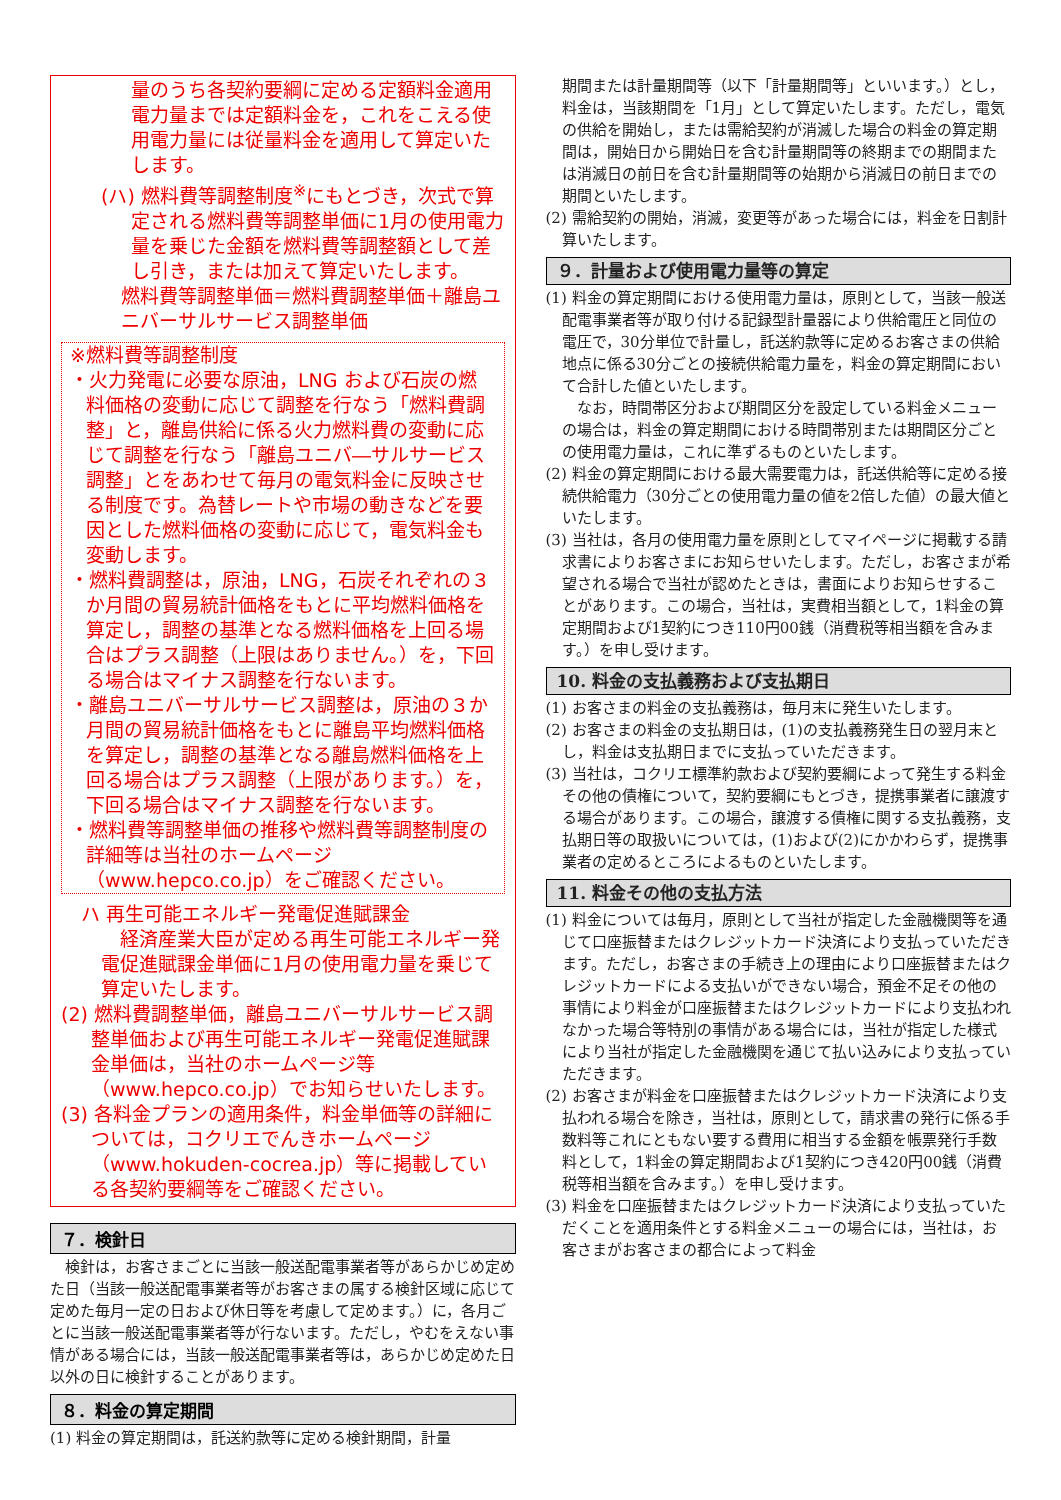量のうち各契約要綱に定める定額料金適用電力量までは定額料金を，これをこえる使用電力量には従量料金を適用して算定いたします。
(ハ) 燃料費等調整制度<sup>※</sup>にもとづき，次式で算定される燃料費等調整単価に1月の使用電力量を乗じた金額を燃料費等調整額として差し引き，または加えて算定いたします。
燃料費等調整単価＝燃料費調整単価＋離島ユニバーサルサービス調整単価
※燃料費等調整制度
・火力発電に必要な原油，LNG および石炭の燃料価格の変動に応じて調整を行なう「燃料費調整」と，離島供給に係る火力燃料費の変動に応じて調整を行なう「離島ユニバ―サルサービス調整」とをあわせて毎月の電気料金に反映させる制度です。為替レートや市場の動きなどを要因とした燃料価格の変動に応じて，電気料金も変動します。
・燃料費調整は，原油，LNG，石炭それぞれの３か月間の貿易統計価格をもとに平均燃料価格を算定し，調整の基準となる燃料価格を上回る場合はプラス調整（上限はありません。）を，下回る場合はマイナス調整を行ないます。
・離島ユニバーサルサービス調整は，原油の３か月間の貿易統計価格をもとに離島平均燃料価格を算定し，調整の基準となる離島燃料価格を上回る場合はプラス調整（上限があります。）を，下回る場合はマイナス調整を行ないます。
・燃料費等調整単価の推移や燃料費等調整制度の詳細等は当社のホームページ（www.hepco.co.jp）をご確認ください。
ハ 再生可能エネルギー発電促進賦課金
　経済産業大臣が定める再生可能エネルギー発電促進賦課金単価に1月の使用電力量を乗じて算定いたします。
(2) 燃料費調整単価，離島ユニバーサルサービス調整単価および再生可能エネルギー発電促進賦課金単価は，当社のホームページ等（www.hepco.co.jp）でお知らせいたします。
(3) 各料金プランの適用条件，料金単価等の詳細については，コクリエでんきホームページ（www.hokuden-cocrea.jp）等に掲載している各契約要綱等をご確認ください。
７．検針日
　検針は，お客さまごとに当該一般送配電事業者等があらかじめ定めた日（当該一般送配電事業者等がお客さまの属する検針区域に応じて定めた毎月一定の日および休日等を考慮して定めます。）に，各月ごとに当該一般送配電事業者等が行ないます。ただし，やむをえない事情がある場合には，当該一般送配電事業者等は，あらかじめ定めた日以外の日に検針することがあります。
８．料金の算定期間
(1) 料金の算定期間は，託送約款等に定める検針期間，計量
期間または計量期間等（以下「計量期間等」といいます。）とし，料金は，当該期間を「1月」として算定いたします。ただし，電気の供給を開始し，または需給契約が消滅した場合の料金の算定期間は，開始日から開始日を含む計量期間等の終期までの期間または消滅日の前日を含む計量期間等の始期から消滅日の前日までの期間といたします。
(2) 需給契約の開始，消滅，変更等があった場合には，料金を日割計算いたします。
９．計量および使用電力量等の算定
(1) 料金の算定期間における使用電力量は，原則として，当該一般送配電事業者等が取り付ける記録型計量器により供給電圧と同位の電圧で，30分単位で計量し，託送約款等に定めるお客さまの供給地点に係る30分ごとの接続供給電力量を，料金の算定期間において合計した値といたします。
　なお，時間帯区分および期間区分を設定している料金メニューの場合は，料金の算定期間における時間帯別または期間区分ごとの使用電力量は，これに準ずるものといたします。
(2) 料金の算定期間における最大需要電力は，託送供給等に定める接続供給電力（30分ごとの使用電力量の値を2倍した値）の最大値といたします。
(3) 当社は，各月の使用電力量を原則としてマイページに掲載する請求書によりお客さまにお知らせいたします。ただし，お客さまが希望される場合で当社が認めたときは，書面によりお知らせすることがあります。この場合，当社は，実費相当額として，1料金の算定期間および1契約につき110円00銭（消費税等相当額を含みます。）を申し受けます。
10. 料金の支払義務および支払期日
(1) お客さまの料金の支払義務は，毎月末に発生いたします。
(2) お客さまの料金の支払期日は，(1)の支払義務発生日の翌月末とし，料金は支払期日までに支払っていただきます。
(3) 当社は，コクリエ標準約款および契約要綱によって発生する料金その他の債権について，契約要綱にもとづき，提携事業者に譲渡する場合があります。この場合，譲渡する債権に関する支払義務，支払期日等の取扱いについては，(1)および(2)にかかわらず，提携事業者の定めるところによるものといたします。
11. 料金その他の支払方法
(1) 料金については毎月，原則として当社が指定した金融機関等を通じて口座振替またはクレジットカード決済により支払っていただきます。ただし，お客さまの手続き上の理由により口座振替またはクレジットカードによる支払いができない場合，預金不足その他の事情により料金が口座振替またはクレジットカードにより支払われなかった場合等特別の事情がある場合には，当社が指定した様式により当社が指定した金融機関を通じて払い込みにより支払っていただきます。
(2) お客さまが料金を口座振替またはクレジットカード決済により支払われる場合を除き，当社は，原則として，請求書の発行に係る手数料等これにともない要する費用に相当する金額を帳票発行手数料として，1料金の算定期間および1契約につき420円00銭（消費税等相当額を含みます。）を申し受けます。
(3) 料金を口座振替またはクレジットカード決済により支払っていただくことを適用条件とする料金メニューの場合には，当社は，お客さまがお客さまの都合によって料金